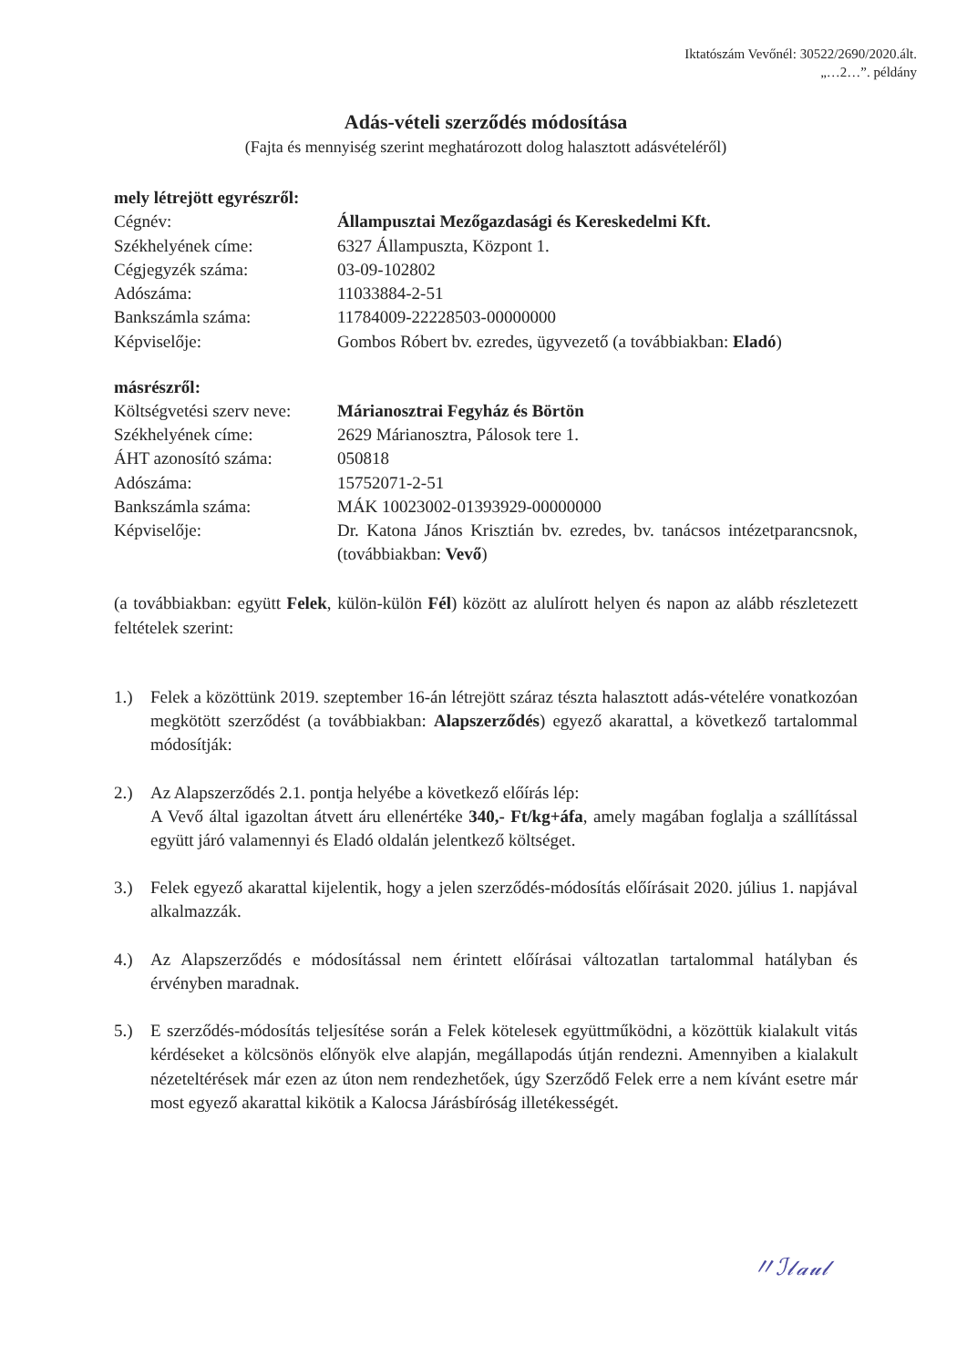Iktatószám Vevőnél: 30522/2690/2020.ált.
„…2…”. példány
Adás-vételi szerződés módosítása
(Fajta és mennyiség szerint meghatározott dolog halasztott adásvételéről)
mely létrejött egyrészről:
| Cégnév: | Állampusztai Mezőgazdasági és Kereskedelmi Kft. |
| Székhelyének címe: | 6327 Állampuszta, Központ 1. |
| Cégjegyzék száma: | 03-09-102802 |
| Adószáma: | 11033884-2-51 |
| Bankszámla száma: | 11784009-22228503-00000000 |
| Képviselője: | Gombos Róbert bv. ezredes, ügyvezető (a továbbiakban: Eladó ) |
másrészről:
| Költségvetési szerv neve: | Márianosztrai Fegyház és Börtön |
| Székhelyének címe: | 2629 Márianosztra, Pálosok tere 1. |
| ÁHT azonosító száma: | 050818 |
| Adószáma: | 15752071-2-51 |
| Bankszámla száma: | MÁK 10023002-01393929-00000000 |
| Képviselője: | Dr. Katona János Krisztián bv. ezredes, bv. tanácsos intézetparancsnok, (továbbiakban: Vevő ) |
(a továbbiakban: együtt Felek, külön-külön Fél) között az alulírott helyen és napon az alább részletezett feltételek szerint:
1.) Felek a közöttünk 2019. szeptember 16-án létrejött száraz tészta halasztott adás-vételére vonatkozóan megkötött szerződést (a továbbiakban: Alapszerződés) egyező akarattal, a következő tartalommal módosítják:
2.) Az Alapszerződés 2.1. pontja helyébe a következő előírás lép:
A Vevő által igazoltan átvett áru ellenértéke 340,- Ft/kg+áfa, amely magában foglalja a szállítással együtt járó valamennyi és Eladó oldalán jelentkező költséget.
3.) Felek egyező akarattal kijelentik, hogy a jelen szerződés-módosítás előírásait 2020. július 1. napjával alkalmazzák.
4.) Az Alapszerződés e módosítással nem érintett előírásai változatlan tartalommal hatályban és érvényben maradnak.
5.) E szerződés-módosítás teljesítése során a Felek kötelesek együttműködni, a közöttük kialakult vitás kérdéseket a kölcsönös előnyök elve alapján, megállapodás útján rendezni. Amennyiben a kialakult nézeteltérések már ezen az úton nem rendezhetőek, úgy Szerződő Felek erre a nem kívánt esetre már most egyező akarattal kikötik a Kalocsa Járásbíróság illetékességét.
〃ℐ𝓁𝒶𝓊𝓁